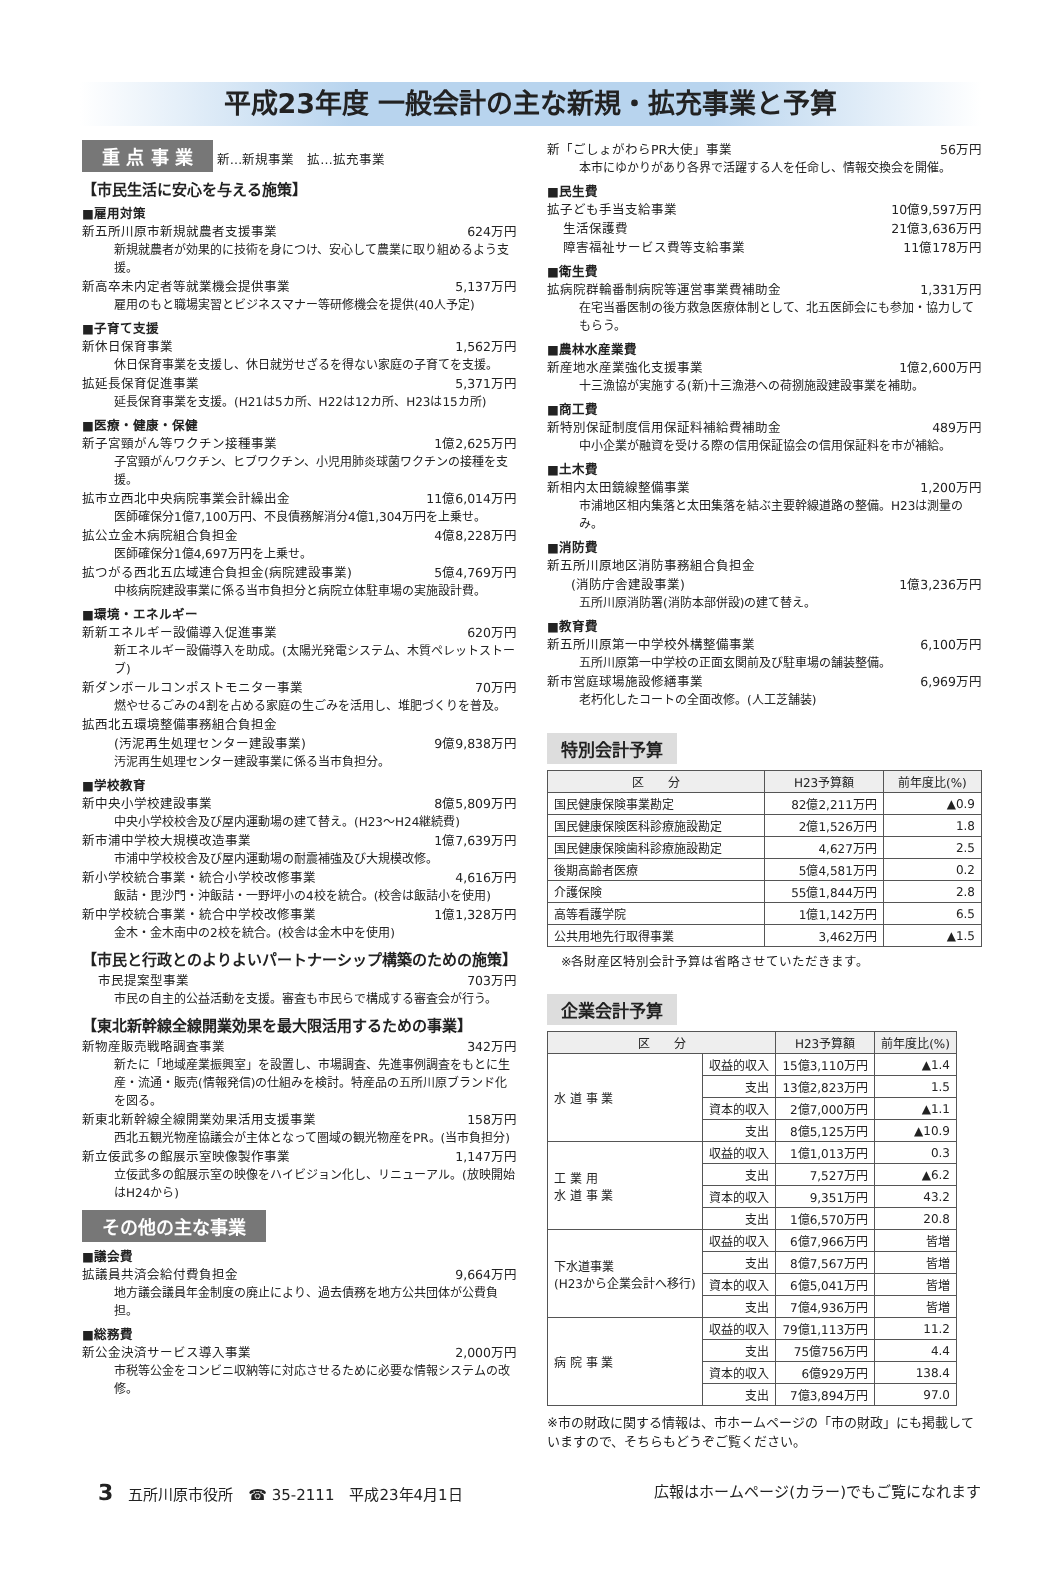平成23年度 一般会計の主な新規・拡充事業と予算
重 点 事 業 新…新規事業　拡…拡充事業
【市民生活に安心を与える施策】
■雇用対策
新五所川原市新規就農者支援事業 624万円
新規就農者が効果的に技術を身につけ、安心して農業に取り組めるよう支援。
新高卒未内定者等就業機会提供事業 5,137万円
雇用のもと職場実習とビジネスマナー等研修機会を提供(40人予定)
■子育て支援
新休日保育事業 1,562万円
休日保育事業を支援し、休日就労せざるを得ない家庭の子育てを支援。
拡延長保育促進事業 5,371万円
延長保育事業を支援。(H21は5カ所、H22は12カ所、H23は15カ所)
■医療・健康・保健
新子宮頸がん等ワクチン接種事業 1億2,625万円
子宮頸がんワクチン、ヒブワクチン、小児用肺炎球菌ワクチンの接種を支援。
拡市立西北中央病院事業会計繰出金 11億6,014万円
医師確保分1億7,100万円、不良債務解消分4億1,304万円を上乗せ。
拡公立金木病院組合負担金 4億8,228万円
医師確保分1億4,697万円を上乗せ。
拡つがる西北五広域連合負担金(病院建設事業) 5億4,769万円
中核病院建設事業に係る当市負担分と病院立体駐車場の実施設計費。
■環境・エネルギー
新新エネルギー設備導入促進事業 620万円
新エネルギー設備導入を助成。(太陽光発電システム、木質ペレットストーブ)
新ダンボールコンポストモニター事業 70万円
燃やせるごみの4割を占める家庭の生ごみを活用し、堆肥づくりを普及。
拡西北五環境整備事務組合負担金
(汚泥再生処理センター建設事業) 9億9,838万円
汚泥再生処理センター建設事業に係る当市負担分。
■学校教育
新中央小学校建設事業 8億5,809万円
中央小学校校舎及び屋内運動場の建て替え。(H23〜H24継続費)
新市浦中学校大規模改造事業 1億7,639万円
市浦中学校校舎及び屋内運動場の耐震補強及び大規模改修。
新小学校統合事業・統合小学校改修事業 4,616万円
飯詰・毘沙門・沖飯詰・一野坪小の4校を統合。(校舎は飯詰小を使用)
新中学校統合事業・統合中学校改修事業 1億1,328万円
金木・金木南中の2校を統合。(校舎は金木中を使用)
【市民と行政とのよりよいパートナーシップ構築のための施策】
市民提案型事業 703万円
市民の自主的公益活動を支援。審査も市民らで構成する審査会が行う。
【東北新幹線全線開業効果を最大限活用するための事業】
新物産販売戦略調査事業 342万円
新たに「地域産業振興室」を設置し、市場調査、先進事例調査をもとに生産・流通・販売(情報発信)の仕組みを検討。特産品の五所川原ブランド化を図る。
新東北新幹線全線開業効果活用支援事業 158万円
西北五観光物産協議会が主体となって圏域の観光物産をPR。(当市負担分)
新立佞武多の館展示室映像製作事業 1,147万円
立佞武多の館展示室の映像をハイビジョン化し、リニューアル。(放映開始はH24から)
その他の主な事業
■議会費
拡議員共済会給付費負担金 9,664万円
地方議会議員年金制度の廃止により、過去債務を地方公共団体が公費負担。
■総務費
新公金決済サービス導入事業 2,000万円
市税等公金をコンビニ収納等に対応させるために必要な情報システムの改修。
新「ごしょがわらPR大使」事業 56万円
本市にゆかりがあり各界で活躍する人を任命し、情報交換会を開催。
■民生費
拡子ども手当支給事業 10億9,597万円
生活保護費 21億3,636万円
障害福祉サービス費等支給事業 11億178万円
■衛生費
拡病院群輪番制病院等運営事業費補助金 1,331万円
在宅当番医制の後方救急医療体制として、北五医師会にも参加・協力してもらう。
■農林水産業費
新産地水産業強化支援事業 1億2,600万円
十三漁協が実施する(新)十三漁港への荷捌施設建設事業を補助。
■商工費
新特別保証制度信用保証料補給費補助金 489万円
中小企業が融資を受ける際の信用保証協会の信用保証料を市が補給。
■土木費
新相内太田鏡線整備事業 1,200万円
市浦地区相内集落と太田集落を結ぶ主要幹線道路の整備。H23は測量のみ。
■消防費
新五所川原地区消防事務組合負担金
(消防庁舎建設事業) 1億3,236万円
五所川原消防署(消防本部併設)の建て替え。
■教育費
新五所川原第一中学校外構整備事業 6,100万円
五所川原第一中学校の正面玄関前及び駐車場の舗装整備。
新市営庭球場施設修繕事業 6,969万円
老朽化したコートの全面改修。(人工芝舗装)
特別会計予算
| 区 分 | H23予算額 | 前年度比(%) |
| --- | --- | --- |
| 国民健康保険事業勘定 | 82億2,211万円 | ▲0.9 |
| 国民健康保険医科診療施設勘定 | 2億1,526万円 | 1.8 |
| 国民健康保険歯科診療施設勘定 | 4,627万円 | 2.5 |
| 後期高齢者医療 | 5億4,581万円 | 0.2 |
| 介護保険 | 55億1,844万円 | 2.8 |
| 高等看護学院 | 1億1,142万円 | 6.5 |
| 公共用地先行取得事業 | 3,462万円 | ▲1.5 |
※各財産区特別会計予算は省略させていただきます。
企業会計予算
| 区 分 | | H23予算額 | 前年度比(%) |
| --- | --- | --- | --- |
| 水 道 事 業 | 収益的収入 | 15億3,110万円 | ▲1.4 |
| | 支出 | 13億2,823万円 | 1.5 |
| | 資本的収入 | 2億7,000万円 | ▲1.1 |
| | 支出 | 8億5,125万円 | ▲10.9 |
| 工 業 用 水 道 事 業 | 収益的収入 | 1億1,013万円 | 0.3 |
| | 支出 | 7,527万円 | ▲6.2 |
| | 資本的収入 | 9,351万円 | 43.2 |
| | 支出 | 1億6,570万円 | 20.8 |
| 下水道事業 (H23から企業会計へ移行) | 収益的収入 | 6億7,966万円 | 皆増 |
| | 支出 | 8億7,567万円 | 皆増 |
| | 資本的収入 | 6億5,041万円 | 皆増 |
| | 支出 | 7億4,936万円 | 皆増 |
| 病 院 事 業 | 収益的収入 | 79億1,113万円 | 11.2 |
| | 支出 | 75億756万円 | 4.4 |
| | 資本的収入 | 6億929万円 | 138.4 |
| | 支出 | 7億3,894万円 | 97.0 |
※市の財政に関する情報は、市ホームページの「市の財政」にも掲載していますので、そちらもどうぞご覧ください。
3　五所川原市役所　☎ 35-2111　平成23年4月1日 広報はホームページ(カラー)でもご覧になれます